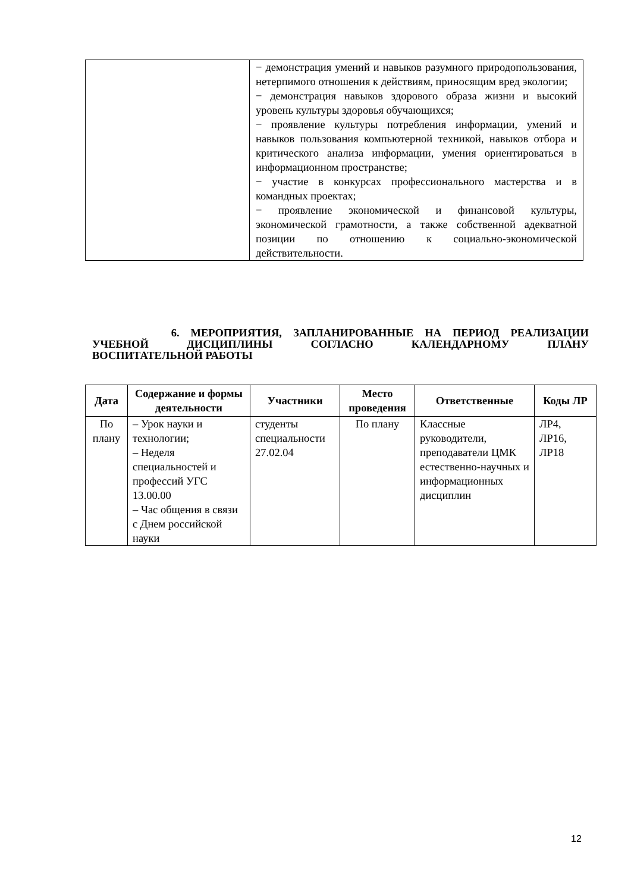| | − демонстрация умений и навыков разумного природопользования, нетерпимого отношения к действиям, приносящим вред экологии; − демонстрация навыков здорового образа жизни и высокий уровень культуры здоровья обучающихся; − проявление культуры потребления информации, умений и навыков пользования компьютерной техникой, навыков отбора и критического анализа информации, умения ориентироваться в информационном пространстве; − участие в конкурсах профессионального мастерства и в командных проектах; − проявление экономической и финансовой культуры, экономической грамотности, а также собственной адекватной позиции по отношению к социально-экономической действительности. |
6. МЕРОПРИЯТИЯ, ЗАПЛАНИРОВАННЫЕ НА ПЕРИОД РЕАЛИЗАЦИИ
УЧЕБНОЙ ДИСЦИПЛИНЫ СОГЛАСНО КАЛЕНДАРНОМУ ПЛАНУ
ВОСПИТАТЕЛЬНОЙ РАБОТЫ
| Дата | Содержание и формы деятельности | Участники | Место проведения | Ответственные | Коды ЛР |
| --- | --- | --- | --- | --- | --- |
| По плану | – Урок науки и технологии; – Неделя специальностей и профессий УГС 13.00.00 – Час общения в связи с Днем российской науки | студенты специальности 27.02.04 | По плану | Классные руководители, преподаватели ЦМК естественно-научных и информационных дисциплин | ЛР4, ЛР16, ЛР18 |
12